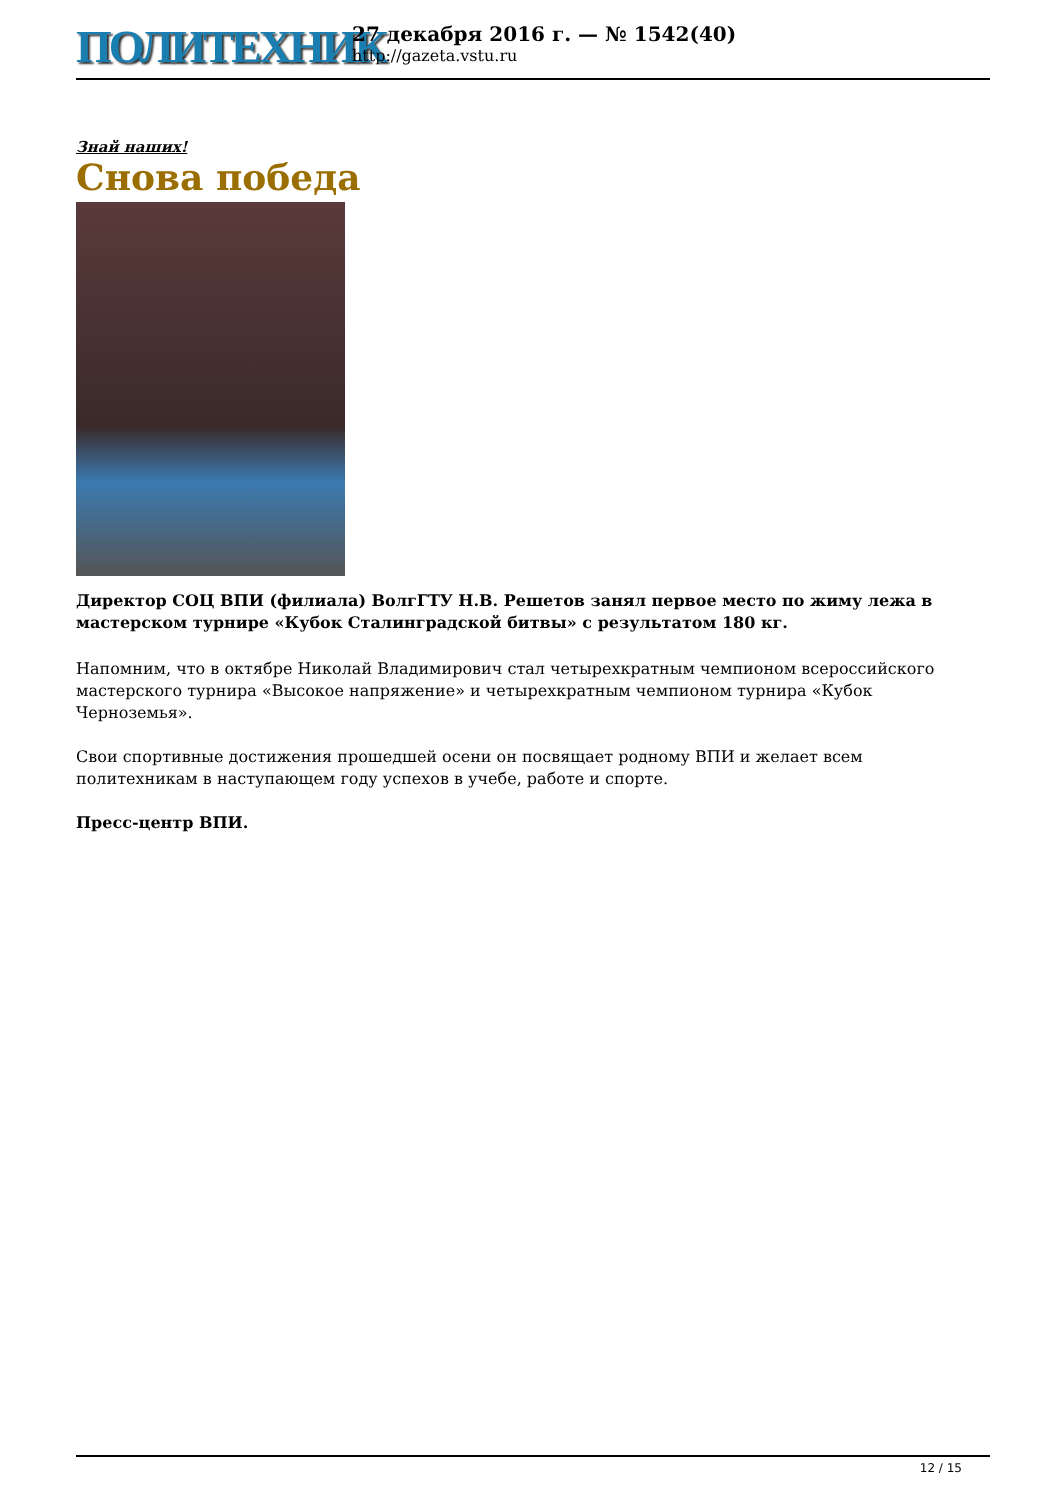ПОЛИТЕХНИК
27 декабря 2016 г. — № 1542(40)
http://gazeta.vstu.ru
Знай наших!
Снова победа
Директор СОЦ ВПИ (филиала) ВолгГТУ Н.В. Решетов занял первое место по жиму лежа в мастерском турнире «Кубок Сталинградской битвы» с результатом 180 кг.
Напомним, что в октябре Николай Владимирович стал четырехкратным чемпионом всероссийского мастерского турнира «Высокое напряжение» и четырехкратным чемпионом турнира «Кубок Черноземья».
Свои спортивные достижения прошедшей осени он посвящает родному ВПИ и желает всем политехникам в наступающем году успехов в учебе, работе и спорте.
Пресс-центр ВПИ.
12 / 15